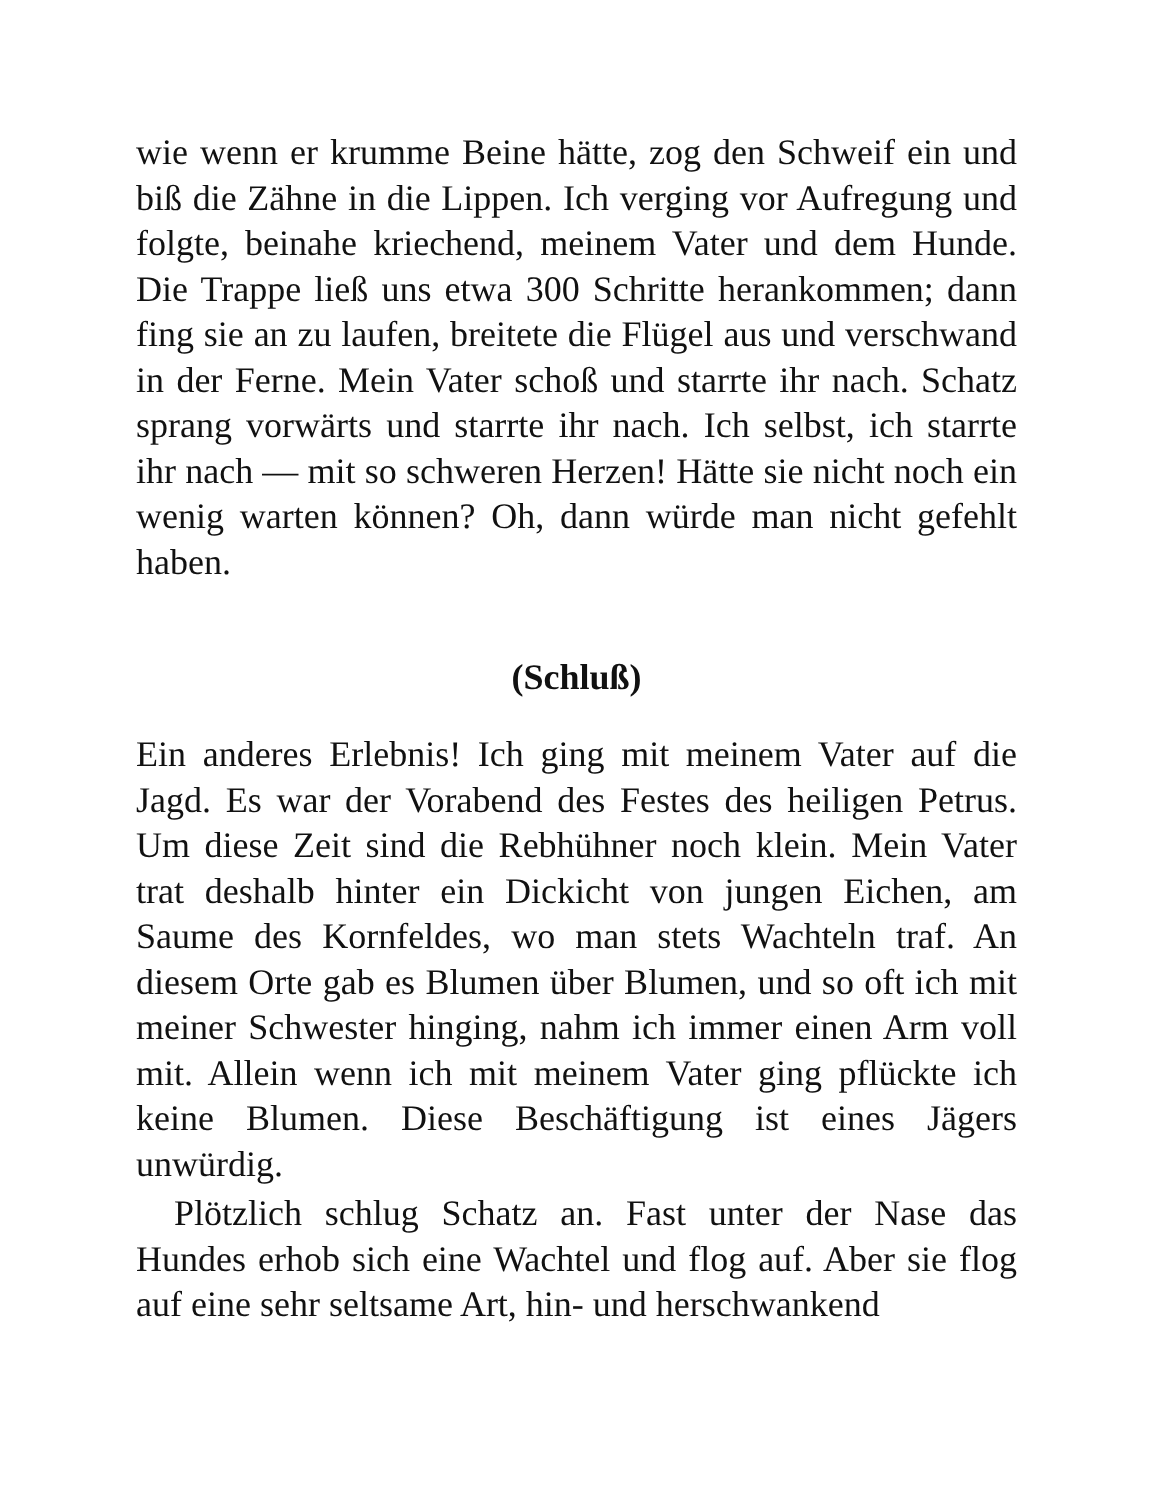wie wenn er krumme Beine hätte, zog den Schweif ein und biß die Zähne in die Lippen. Ich verging vor Aufregung und folgte, beinahe kriechend, meinem Vater und dem Hunde. Die Trappe ließ uns etwa 300 Schritte herankommen; dann fing sie an zu laufen, breitete die Flügel aus und verschwand in der Ferne. Mein Vater schoß und starrte ihr nach. Schatz sprang vorwärts und starrte ihr nach. Ich selbst, ich starrte ihr nach — mit so schweren Herzen! Hätte sie nicht noch ein wenig warten können? Oh, dann würde man nicht gefehlt haben.
(Schluß)
Ein anderes Erlebnis! Ich ging mit meinem Vater auf die Jagd. Es war der Vorabend des Festes des heiligen Petrus. Um diese Zeit sind die Rebhühner noch klein. Mein Vater trat deshalb hinter ein Dickicht von jungen Eichen, am Saume des Kornfeldes, wo man stets Wachteln traf. An diesem Orte gab es Blumen über Blumen, und so oft ich mit meiner Schwester hinging, nahm ich immer einen Arm voll mit. Allein wenn ich mit meinem Vater ging pflückte ich keine Blumen. Diese Beschäftigung ist eines Jägers unwürdig.
Plötzlich schlug Schatz an. Fast unter der Nase das Hundes erhob sich eine Wachtel und flog auf. Aber sie flog auf eine sehr seltsame Art, hin- und herschwankend